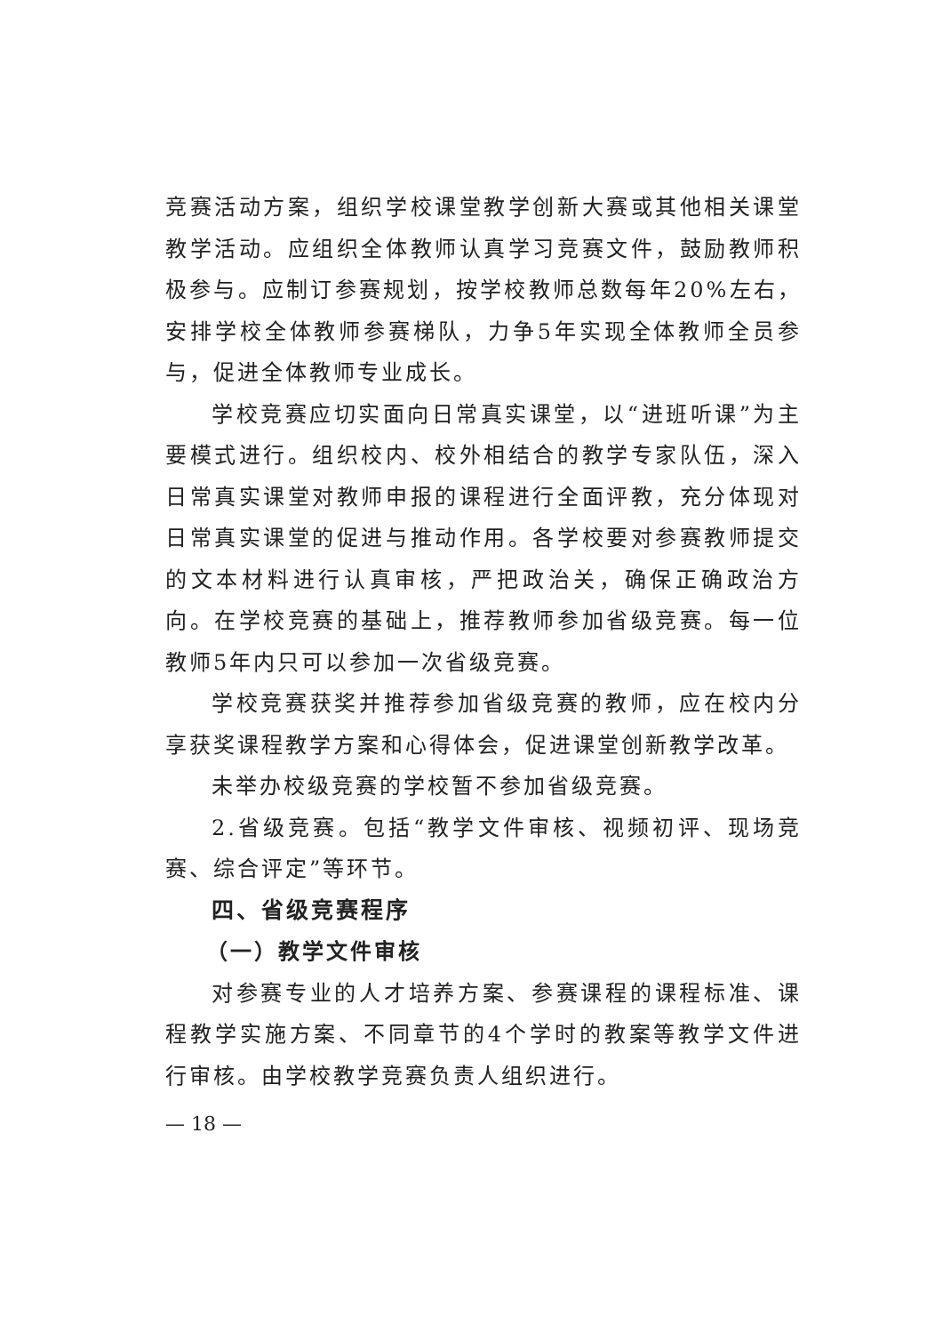竞赛活动方案，组织学校课堂教学创新大赛或其他相关课堂教学活动。应组织全体教师认真学习竞赛文件，鼓励教师积极参与。应制订参赛规划，按学校教师总数每年20%左右，安排学校全体教师参赛梯队，力争5年实现全体教师全员参与，促进全体教师专业成长。
学校竞赛应切实面向日常真实课堂，以“进班听课”为主要模式进行。组织校内、校外相结合的教学专家队伍，深入日常真实课堂对教师申报的课程进行全面评教，充分体现对日常真实课堂的促进与推动作用。各学校要对参赛教师提交的文本材料进行认真审核，严把政治关，确保正确政治方向。在学校竞赛的基础上，推荐教师参加省级竞赛。每一位教师5年内只可以参加一次省级竞赛。
学校竞赛获奖并推荐参加省级竞赛的教师，应在校内分享获奖课程教学方案和心得体会，促进课堂创新教学改革。
未举办校级竞赛的学校暂不参加省级竞赛。
2.省级竞赛。包括“教学文件审核、视频初评、现场竞赛、综合评定”等环节。
四、省级竞赛程序
（一）教学文件审核
对参赛专业的人才培养方案、参赛课程的课程标准、课程教学实施方案、不同章节的4个学时的教案等教学文件进行审核。由学校教学竞赛负责人组织进行。
— 18 —